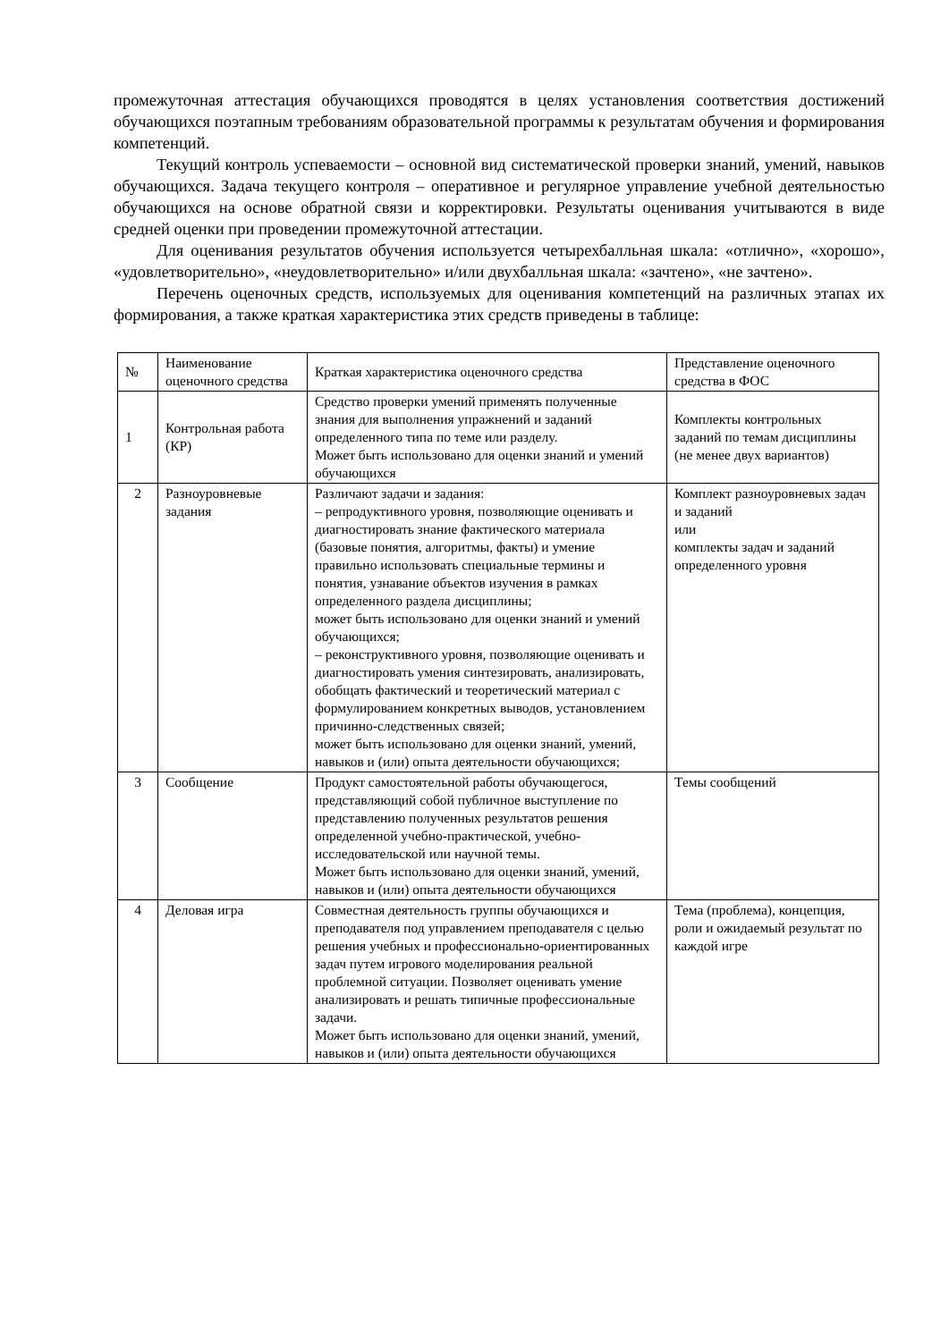промежуточная аттестация обучающихся проводятся в целях установления соответствия достижений обучающихся поэтапным требованиям образовательной программы к результатам обучения и формирования компетенций.
Текущий контроль успеваемости – основной вид систематической проверки знаний, умений, навыков обучающихся. Задача текущего контроля – оперативное и регулярное управление учебной деятельностью обучающихся на основе обратной связи и корректировки. Результаты оценивания учитываются в виде средней оценки при проведении промежуточной аттестации.
Для оценивания результатов обучения используется четырехбалльная шкала: «отлично», «хорошо», «удовлетворительно», «неудовлетворительно» и/или двухбалльная шкала: «зачтено», «не зачтено».
Перечень оценочных средств, используемых для оценивания компетенций на различных этапах их формирования, а также краткая характеристика этих средств приведены в таблице:
| № | Наименование оценочного средства | Краткая характеристика оценочного средства | Представление оценочного средства в ФОС |
| 1 | Контрольная работа (КР) | Средство проверки умений применять полученные знания для выполнения упражнений и заданий определенного типа по теме или разделу. Может быть использовано для оценки знаний и умений обучающихся | Комплекты контрольных заданий по темам дисциплины (не менее двух вариантов) |
| 2 | Разноуровневые задания | Различают задачи и задания: – репродуктивного уровня, позволяющие оценивать и диагностировать знание фактического материала (базовые понятия, алгоритмы, факты) и умение правильно использовать специальные термины и понятия, узнавание объектов изучения в рамках определенного раздела дисциплины; может быть использовано для оценки знаний и умений обучающихся; – реконструктивного уровня, позволяющие оценивать и диагностировать умения синтезировать, анализировать, обобщать фактический и теоретический материал с формулированием конкретных выводов, установлением причинно-следственных связей; может быть использовано для оценки знаний, умений, навыков и (или) опыта деятельности обучающихся; | Комплект разноуровневых задач и заданий или комплекты задач и заданий определенного уровня |
| 3 | Сообщение | Продукт самостоятельной работы обучающегося, представляющий собой публичное выступление по представлению полученных результатов решения определенной учебно-практической, учебно-исследовательской или научной темы. Может быть использовано для оценки знаний, умений, навыков и (или) опыта деятельности обучающихся | Темы сообщений |
| 4 | Деловая игра | Совместная деятельность группы обучающихся и преподавателя под управлением преподавателя с целью решения учебных и профессионально-ориентированных задач путем игрового моделирования реальной проблемной ситуации. Позволяет оценивать умение анализировать и решать типичные профессиональные задачи. Может быть использовано для оценки знаний, умений, навыков и (или) опыта деятельности обучающихся | Тема (проблема), концепция, роли и ожидаемый результат по каждой игре |